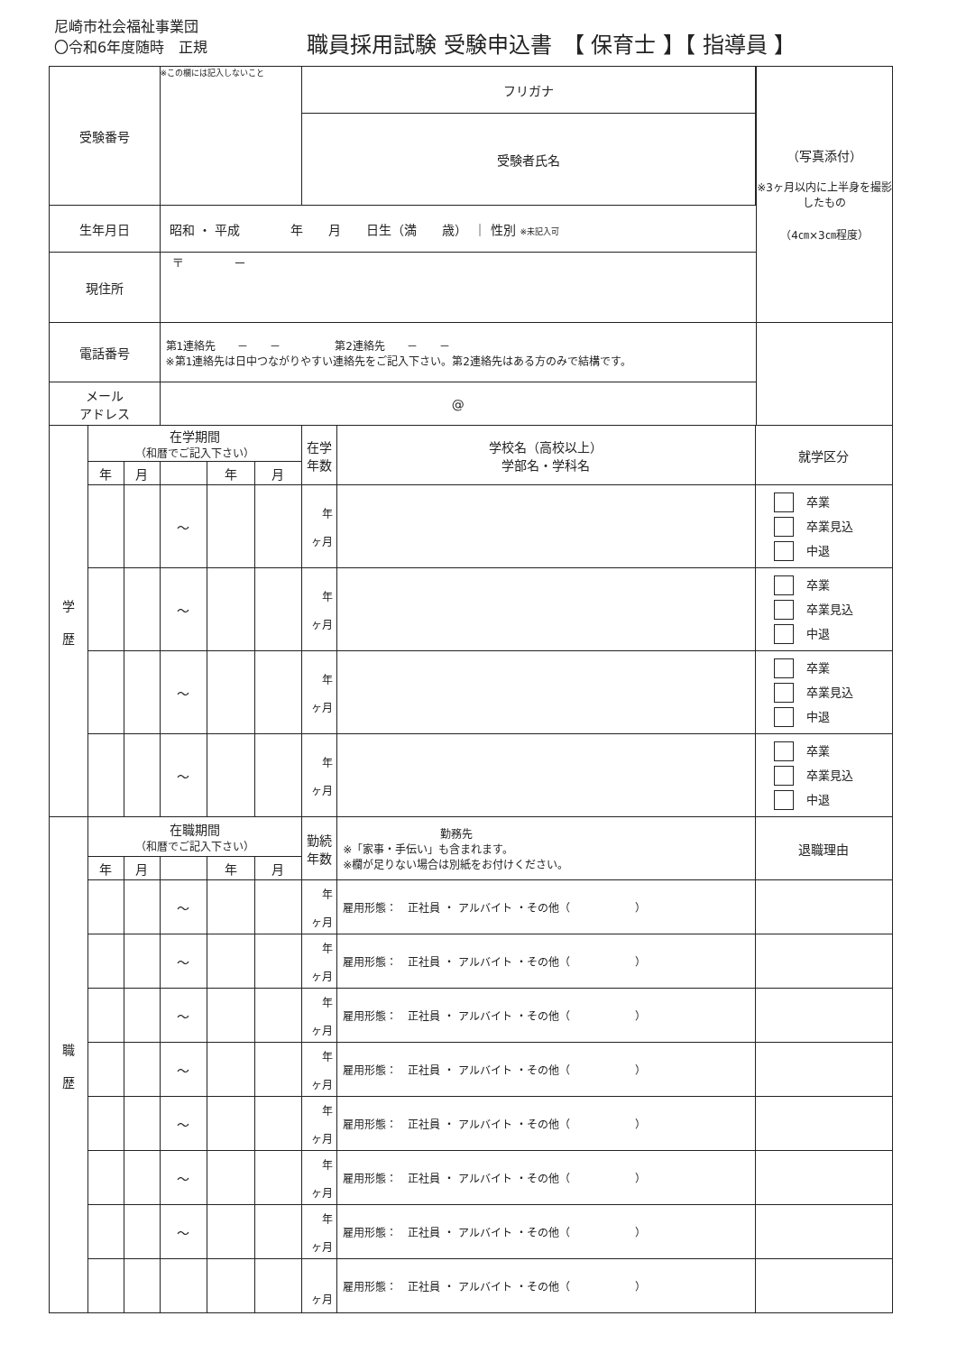尼崎市社会福祉事業団
〇令和6年度随時　正規
職員採用試験 受験申込書　【 保育士 】【 指導員 】
| 受験番号 | | | ※この欄には記入しないこと | | | フリガナ | | | （写真添付） ※3ヶ月以内に上半身を撮影したもの （4㎝×3㎝程度） |
| | | | | | | 受験者氏名 | | | |
| 生年月日 | | | 昭和 ・ 平成 年 月 日生（満 歳） ｜ 性別 ※未記入可 | | | | | | |
| 現住所 | | | 〒 － | | | | | | |
| 電話番号 | | | 第1連絡先 － － 第2連絡先 － － ※第1連絡先は日中つながりやすい連絡先をご記入下さい。第2連絡先はある方のみで結構です。 | | | | | | |
| メール アドレス | | | @ | | | | | | |
| 学 歴 | 在学期間 （和暦でご記入下さい） | | | | | 在学 年数 | 学校名（高校以上） 学部名・学科名 | 就学区分 | |
| | 年 | 月 | | 年 | 月 | | | | |
| | | | ～ | | | 年 ヶ月 | | 卒業 卒業見込 中退 | |
| | | | ～ | | | 年 ヶ月 | | 卒業 卒業見込 中退 | |
| | | | ～ | | | 年 ヶ月 | | 卒業 卒業見込 中退 | |
| | | | ～ | | | 年 ヶ月 | | 卒業 卒業見込 中退 | |
| 職 歴 | 在職期間 （和暦でご記入下さい） | | | | | 勤続 年数 | 勤務先 ※「家事・手伝い」も含まれます。 ※欄が足りない場合は別紙をお付けください。 | 退職理由 | |
| | 年 | 月 | | 年 | 月 | | | | |
| | | | ～ | | | 年 ヶ月 | 雇用形態： 正社員 ・ アルバイト ・その他（ ） | | |
| | | | ～ | | | 年 ヶ月 | 雇用形態： 正社員 ・ アルバイト ・その他（ ） | | |
| | | | ～ | | | 年 ヶ月 | 雇用形態： 正社員 ・ アルバイト ・その他（ ） | | |
| | | | ～ | | | 年 ヶ月 | 雇用形態： 正社員 ・ アルバイト ・その他（ ） | | |
| | | | ～ | | | 年 ヶ月 | 雇用形態： 正社員 ・ アルバイト ・その他（ ） | | |
| | | | ～ | | | 年 ヶ月 | 雇用形態： 正社員 ・ アルバイト ・その他（ ） | | |
| | | | ～ | | | 年 ヶ月 | 雇用形態： 正社員 ・ アルバイト ・その他（ ） | | |
| | | | | | | ヶ月 | 雇用形態： 正社員 ・ アルバイト ・その他（ ） | | |